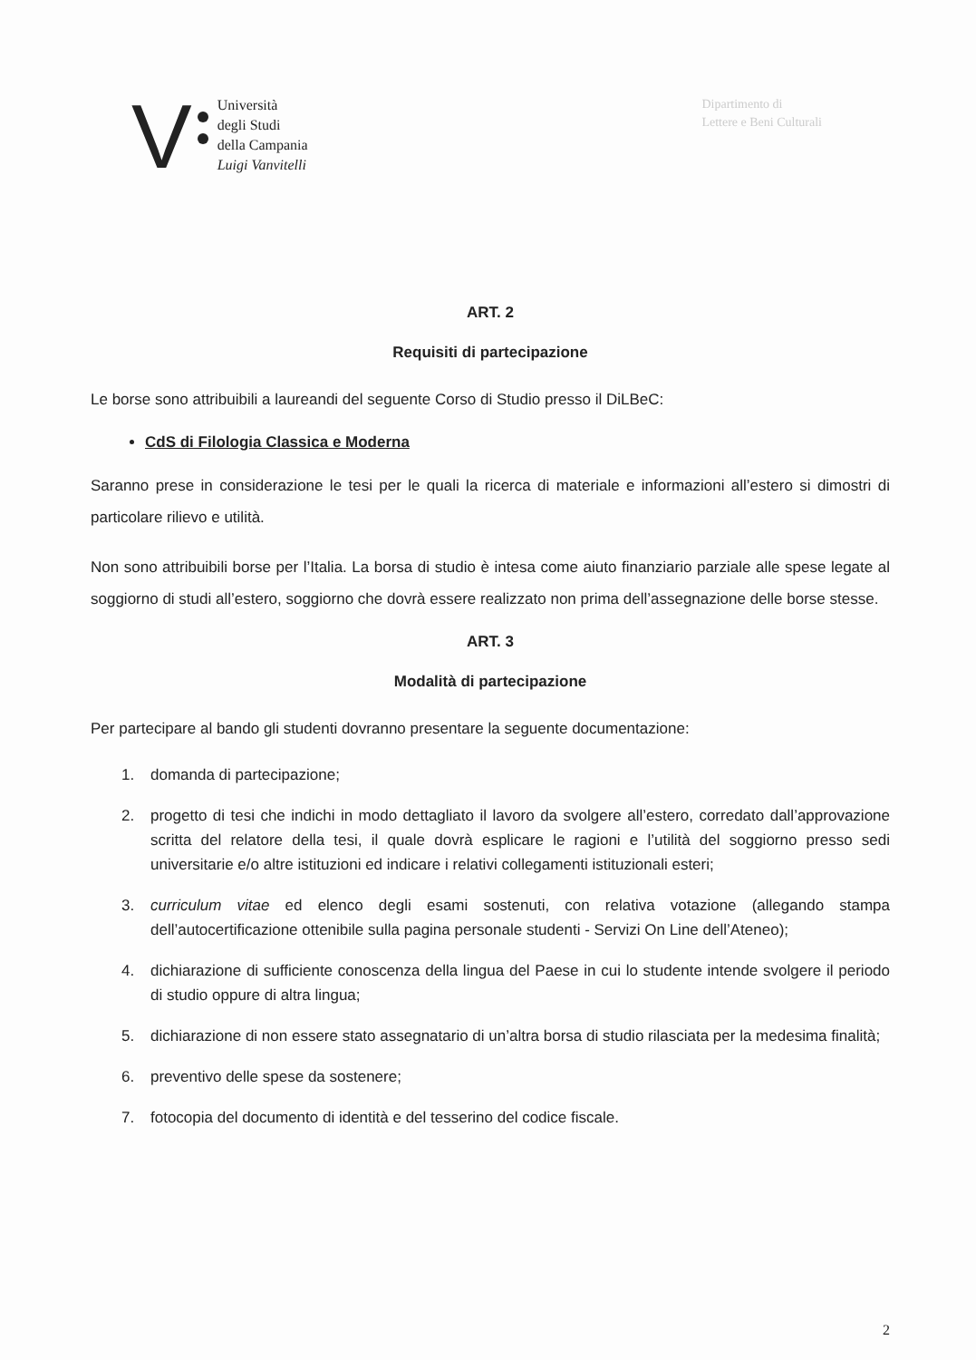V
Università
degli Studi
della Campania
Luigi Vanvitelli
Dipartimento di
Lettere e Beni Culturali
ART. 2
Requisiti di partecipazione
Le borse sono attribuibili a laureandi del seguente Corso di Studio presso il DiLBeC:
CdS di Filologia Classica e Moderna
Saranno prese in considerazione le tesi per le quali la ricerca di materiale e informazioni all’estero si dimostri di particolare rilievo e utilità.
Non sono attribuibili borse per l’Italia. La borsa di studio è intesa come aiuto finanziario parziale alle spese legate al soggiorno di studi all’estero, soggiorno che dovrà essere realizzato non prima dell’assegnazione delle borse stesse.
ART. 3
Modalità di partecipazione
Per partecipare al bando gli studenti dovranno presentare la seguente documentazione:
1. domanda di partecipazione;
2. progetto di tesi che indichi in modo dettagliato il lavoro da svolgere all’estero, corredato dall’approvazione scritta del relatore della tesi, il quale dovrà esplicare le ragioni e l’utilità del soggiorno presso sedi universitarie e/o altre istituzioni ed indicare i relativi collegamenti istituzionali esteri;
3. curriculum vitae ed elenco degli esami sostenuti, con relativa votazione (allegando stampa dell’autocertificazione ottenibile sulla pagina personale studenti - Servizi On Line dell’Ateneo);
4. dichiarazione di sufficiente conoscenza della lingua del Paese in cui lo studente intende svolgere il periodo di studio oppure di altra lingua;
5. dichiarazione di non essere stato assegnatario di un’altra borsa di studio rilasciata per la medesima finalità;
6. preventivo delle spese da sostenere;
7. fotocopia del documento di identità e del tesserino del codice fiscale.
2